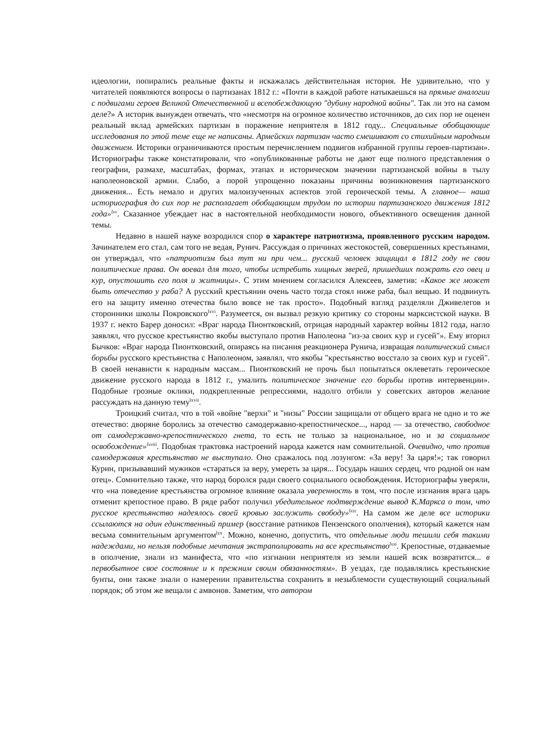идеологии, попирались реальные факты и искажалась действительная история. Не удивительно, что у читателей появляются вопросы о партизанах 1812 г.: «Почти в каждой работе натыкаешься на прямые аналогии с подвигами героев Великой Отечественной и всепобеждающую "дубину народной войны". Так ли это на самом деле?» А историк вынужден отвечать, что «несмотря на огромное количество источников, до сих пор не оценен реальный вклад армейских партизан в поражение неприятеля в 1812 году... Специальные обобщающие исследования по этой теме еще не написаны. Армейских партизан часто смешивают со стихийным народным движением. Историки ограничиваются простым перечислением подвигов избранной группы героев-партизан». Историографы также констатировали, что «опубликованные работы не дают еще полного представления о географии, размахе, масштабах, формах, этапах и историческом значении партизанской войны в тылу наполеоновской армии. Слабо, а порой упрощенно показаны причины возникновения партизанского движения... Есть немало и других малоизученных аспектов этой героической темы. А главное— наша историография до сих пор не располагает обобщающим трудом по истории партизанского движения 1812 года»<sup>lxv</sup>. Сказанное убеждает нас в настоятельной необходимости нового, объективного освещения данной темы.
Недавно в нашей науке возродился спор о характере патриотизма, проявленного русским народом. Зачинателем его стал, сам того не ведая, Рунич. Рассуждая о причинах жестокостей, совершенных крестьянами, он утверждал, что «патриотизм был тут ни при чем... русский человек защищал в 1812 году не свои политические права. Он воевал для того, чтобы истребить хищных зверей, пришедших пожрать его овец и кур, опустошить его поля и житницы». С этим мнением согласился Алексеев, заметив: «Какое же может быть отечество у раба? А русский крестьянин очень часто тогда стоял ниже раба, был вещью. И подвинуть его на защиту именно отечества было вовсе не так просто». Подобный взгляд разделяли Дживелегов и сторонники школы Покровского<sup>lxvi</sup>. Разумеется, он вызвал резкую критику со стороны марксистской науки. В 1937 г. некто Барер доносил: «Враг народа Пионтковский, отрицая народный характер войны 1812 года, нагло заявлял, что русское крестьянство якобы выступало против Наполеона "из-за своих кур и гусей"». Ему вторил Бычков: «Враг народа Пионтковский, опираясь на писания реакционера Рунича, извращая политический смысл борьбы русского крестьянства с Наполеоном, заявлял, что якобы "крестьянство восстало за своих кур и гусей". В своей ненависти к народным массам... Пионтковский не прочь был попытаться оклеветать героическое движение русского народа в 1812 г., умалить политическое значение его борьбы против интервенции». Подобные грозные оклики, подкрепленные репрессиями, надолго отбили у советских авторов желание рассуждать на данную тему<sup>lxvii</sup>.
Троицкий считал, что в той «войне "верхи" и "низы" России защищали от общего врага не одно и то же отечество: дворяне боролись за отечество самодержавно-крепостническое..., народ — за отечество, свободное от самодержавно-крепостнического гнета, то есть не только за национальное, но и за социальное освобождение»<sup>lxviii</sup>. Подобная трактовка настроений народа кажется нам сомнительной. Очевидно, что против самодержавия крестьянство не выступало. Оно сражалось под лозунгом: «За веру! За царя!»; так говорил Курин, призывавший мужиков «стараться за веру, умереть за царя... Государь наших сердец, что родной он нам отец». Сомнительно также, что народ боролся ради своего социального освобождения. Историографы уверяли, что «на поведение крестьянства огромное влияние оказала уверенность в том, что после изгнания врага царь отменит крепостное право. В ряде работ получил убедительное подтверждение вывод К.Маркса о том, что русское крестьянство надеялось своей кровью заслужить свободу»<sup>lxix</sup>. На самом же деле все историки ссылаются на один единственный пример (восстание ратников Пензенского ополчения), который кажется нам весьма сомнительным аргументом<sup>lxx</sup>. Можно, конечно, допустить, что отдельные люди тешили себя такими надеждами, но нельзя подобные мечтания экстраполировать на все крестьянство<sup>lxxi</sup>. Крепостные, отдаваемые в ополчение, знали из манифеста, что «по изгнании неприятеля из земли нашей всяк возвратится... в первобытное свое состояние и к прежним своим обязанностям». В уездах, где подавлялись крестьянские бунты, они также знали о намерении правительства сохранить в незыблемости существующий социальный порядок; об этом же вещали с амвонов. Заметим, что автором